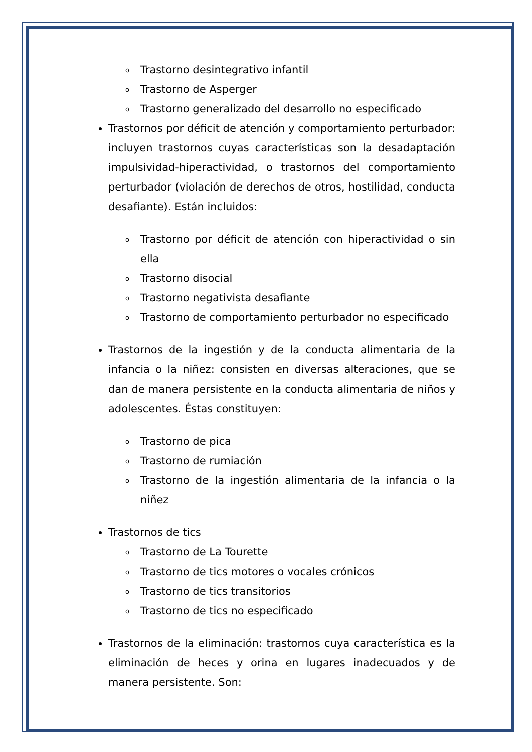o Trastorno desintegrativo infantil
o Trastorno de Asperger
o Trastorno generalizado del desarrollo no especificado
Trastornos por déficit de atención y comportamiento perturbador: incluyen trastornos cuyas características son la desadaptación impulsividad-hiperactividad, o trastornos del comportamiento perturbador (violación de derechos de otros, hostilidad, conducta desafiante). Están incluidos:
o Trastorno por déficit de atención con hiperactividad o sin ella
o Trastorno disocial
o Trastorno negativista desafiante
o Trastorno de comportamiento perturbador no especificado
Trastornos de la ingestión y de la conducta alimentaria de la infancia o la niñez: consisten en diversas alteraciones, que se dan de manera persistente en la conducta alimentaria de niños y adolescentes. Éstas constituyen:
o Trastorno de pica
o Trastorno de rumiación
o Trastorno de la ingestión alimentaria de la infancia o la niñez
Trastornos de tics
o Trastorno de La Tourette
o Trastorno de tics motores o vocales crónicos
o Trastorno de tics transitorios
o Trastorno de tics no especificado
Trastornos de la eliminación: trastornos cuya característica es la eliminación de heces y orina en lugares inadecuados y de manera persistente. Son: